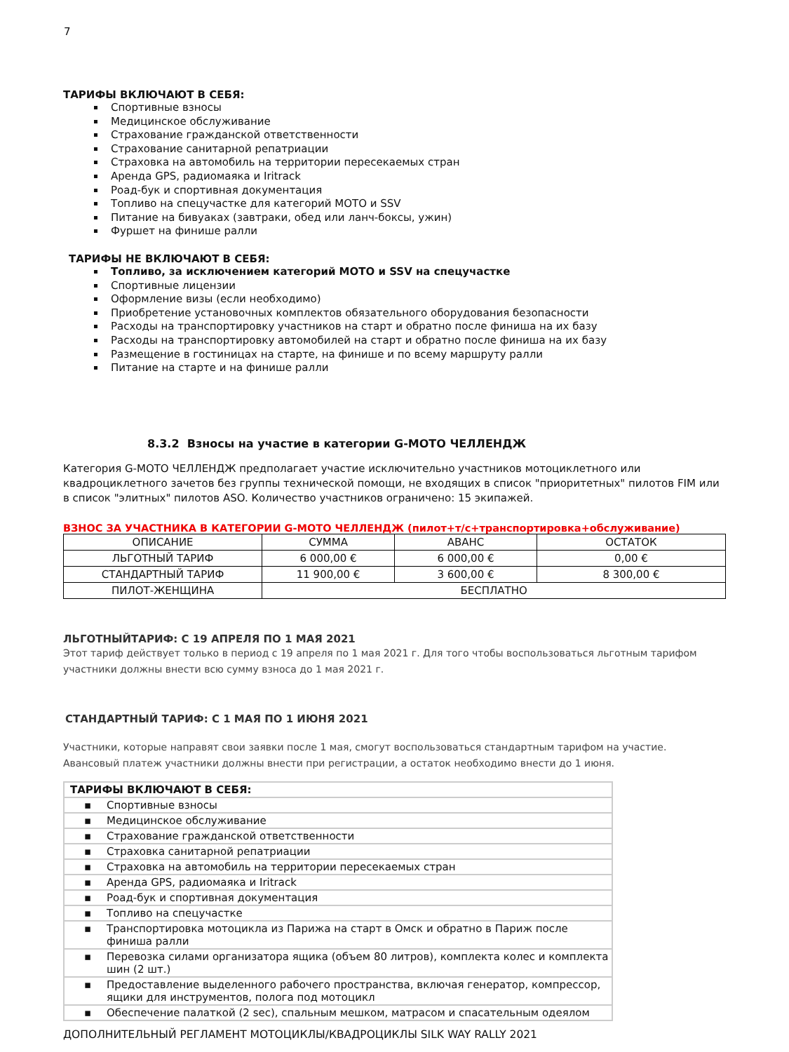7
ТАРИФЫ ВКЛЮЧАЮТ В СЕБЯ:
Спортивные взносы
Медицинское обслуживание
Страхование гражданской ответственности
Страхование санитарной репатриации
Страховка на автомобиль на территории пересекаемых стран
Аренда GPS, радиомаяка и Iritrack
Роад-бук и спортивная документация
Топливо на спецучастке для категорий МОТО и SSV
Питание на бивуаках (завтраки, обед или ланч-боксы, ужин)
Фуршет на финише ралли
ТАРИФЫ НЕ ВКЛЮЧАЮТ В СЕБЯ:
Топливо, за исключением категорий МОТО и SSV на спецучастке
Спортивные лицензии
Оформление визы (если необходимо)
Приобретение установочных комплектов обязательного оборудования безопасности
Расходы на транспортировку участников на старт и обратно после финиша на их базу
Расходы на транспортировку автомобилей на старт и обратно после финиша на их базу
Размещение в гостиницах на старте, на финише и по всему маршруту ралли
Питание на старте и на финише ралли
8.3.2 Взносы на участие в категории G-МОТО ЧЕЛЛЕНДЖ
Категория G-МОТО ЧЕЛЛЕНДЖ предполагает участие исключительно участников мотоциклетного или квадроциклетного зачетов без группы технической помощи, не входящих в список "приоритетных" пилотов FIM или в список "элитных" пилотов ASO. Количество участников ограничено: 15 экипажей.
ВЗНОС ЗА УЧАСТНИКА В КАТЕГОРИИ G-МОТО ЧЕЛЛЕНДЖ (пилот+т/с+транспортировка+обслуживание)
| ОПИСАНИЕ | СУММА | АВАНС | ОСТАТОК |
| --- | --- | --- | --- |
| ЛЬГОТНЫЙ ТАРИФ | 6 000,00 € | 6 000,00 € | 0,00 € |
| СТАНДАРТНЫЙ ТАРИФ | 11 900,00 € | 3 600,00 € | 8 300,00 € |
| ПИЛОТ-ЖЕНЩИНА | БЕСПЛАТНО | | |
ЛЬГОТНЫЙТАРИФ: С 19 АПРЕЛЯ ПО 1 МАЯ 2021
Этот тариф действует только в период с 19 апреля по 1 мая 2021 г. Для того чтобы воспользоваться льготным тарифом участники должны внести всю сумму взноса до 1 мая 2021 г.
СТАНДАРТНЫЙ ТАРИФ: С 1 МАЯ ПО 1 ИЮНЯ 2021
Участники, которые направят свои заявки после 1 мая, смогут воспользоваться стандартным тарифом на участие. Авансовый платеж участники должны внести при регистрации, а остаток необходимо внести до 1 июня.
| ТАРИФЫ ВКЛЮЧАЮТ В СЕБЯ: |
| ▪ Спортивные взносы |
| ▪ Медицинское обслуживание |
| ▪ Страхование гражданской ответственности |
| ▪ Страховка санитарной репатриации |
| ▪ Страховка на автомобиль на территории пересекаемых стран |
| ▪ Аренда GPS, радиомаяка и Iritrack |
| ▪ Роад-бук и спортивная документация |
| ▪ Топливо на спецучастке |
| ▪ Транспортировка мотоцикла из Парижа на старт в Омск и обратно в Париж после финиша ралли |
| ▪ Перевозка силами организатора ящика (объем 80 литров), комплекта колес и комплекта шин (2 шт.) |
| ▪ Предоставление выделенного рабочего пространства, включая генератор, компрессор, ящики для инструментов, полога под мотоцикл |
| ▪ Обеспечение палаткой (2 sec), спальным мешком, матрасом и спасательным одеялом |
ДОПОЛНИТЕЛЬНЫЙ РЕГЛАМЕНТ МОТОЦИКЛЫ/КВАДРОЦИКЛЫ SILK WAY RALLY 2021